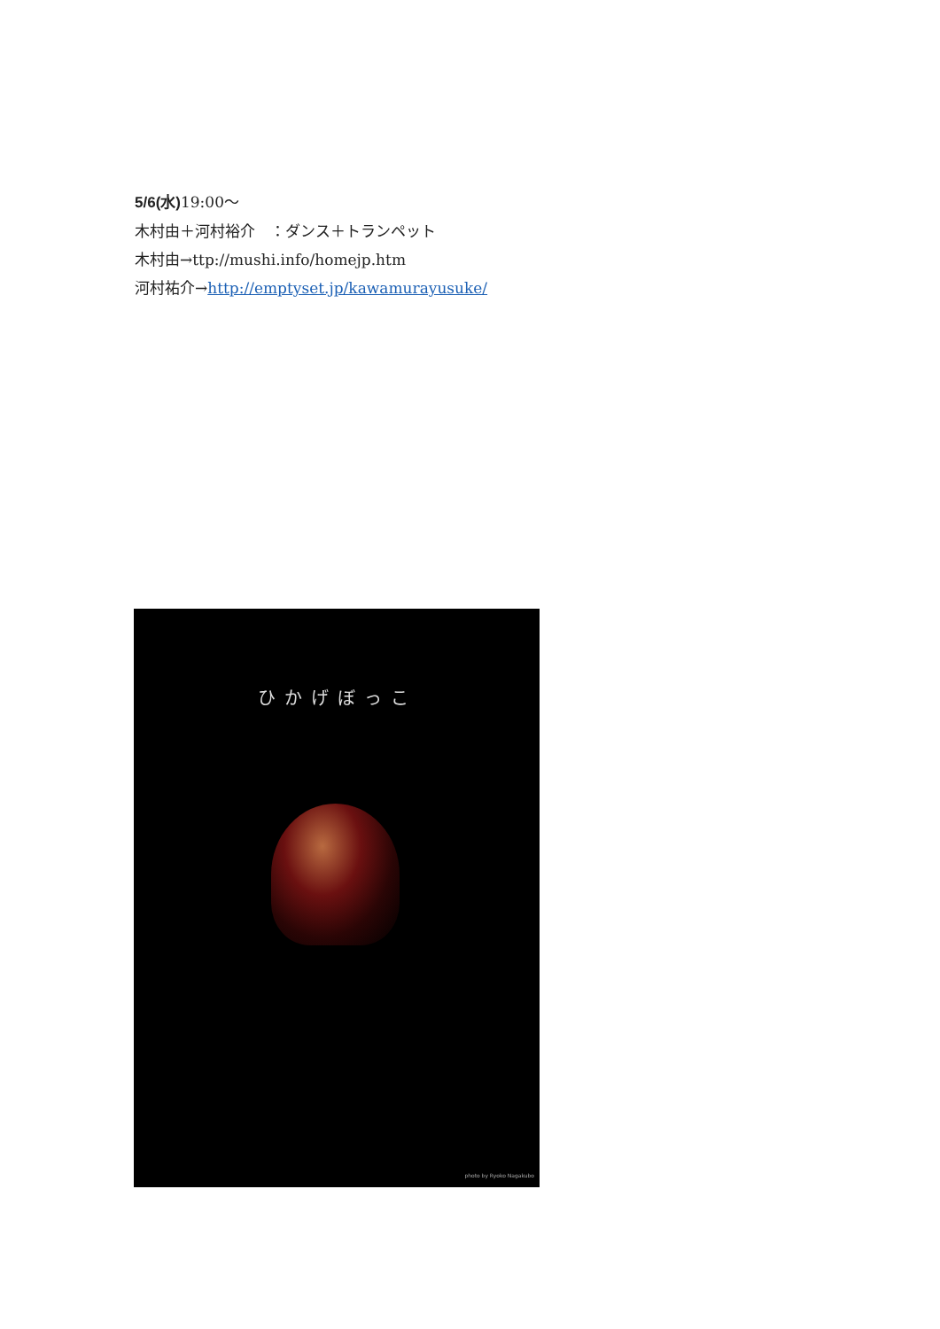5/6(水) 19:00～
木村由＋河村裕介　：ダンス＋トランペット
木村由→ttp://mushi.info/homejp.htm
河村祐介→http://emptyset.jp/kawamurayusuke/
ひかげぼっこ
photo by Ryoko Nagakubo